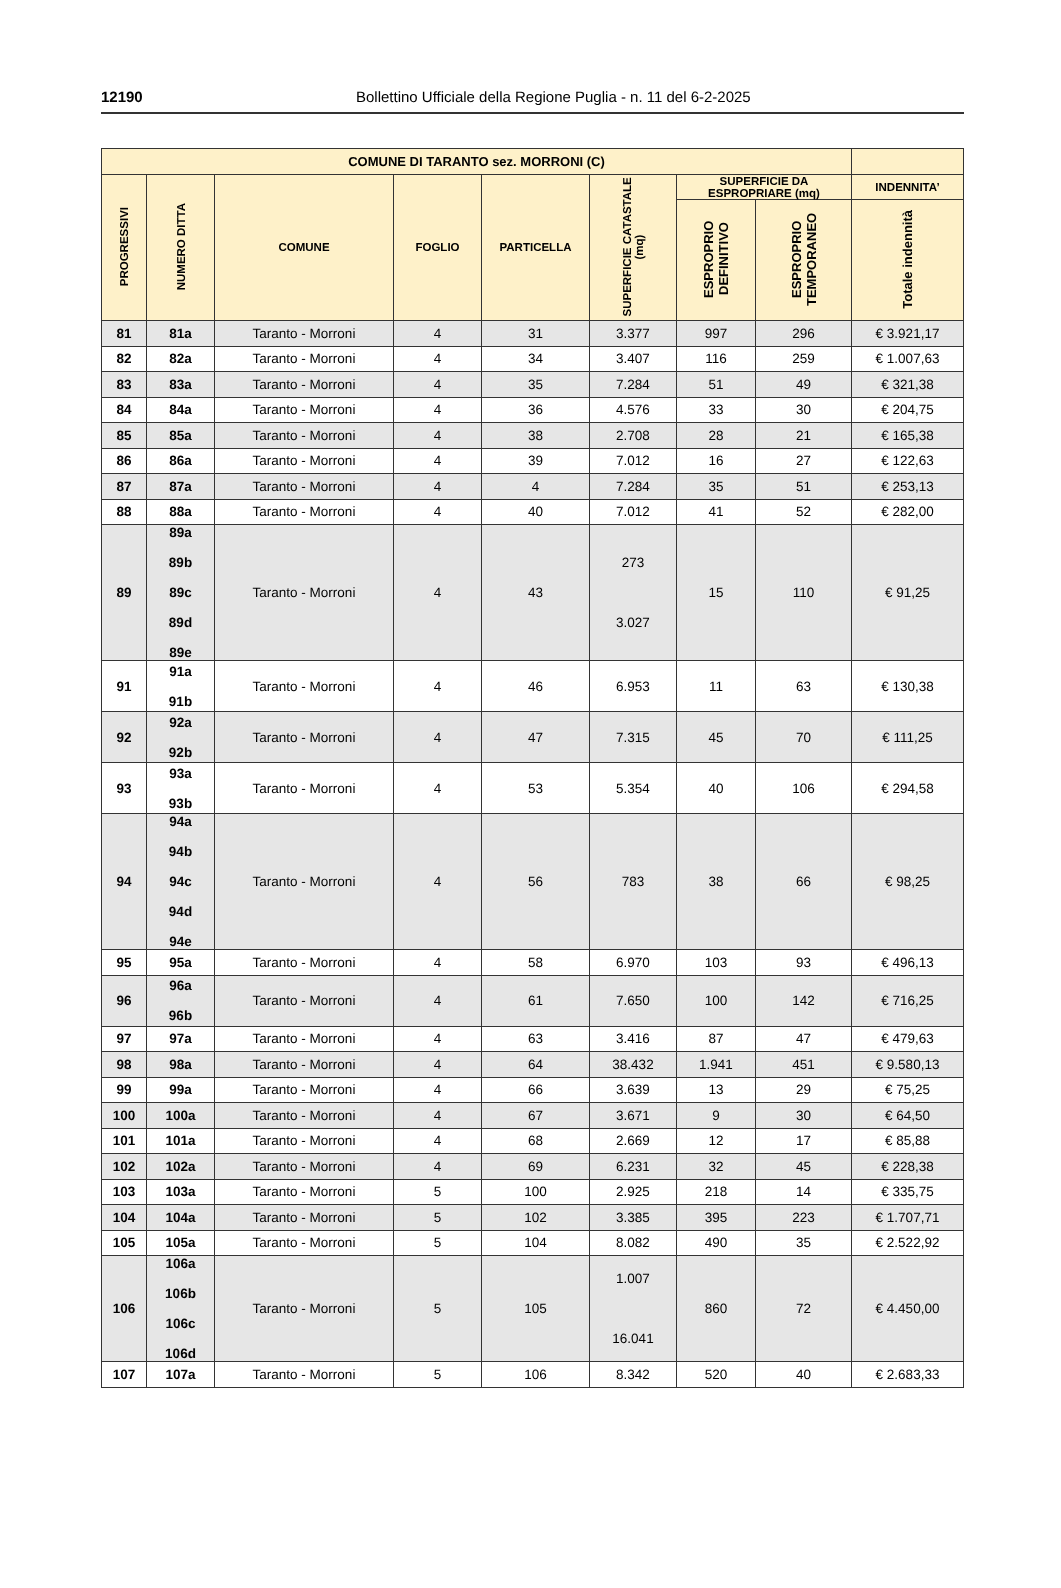12190
Bollettino Ufficiale della Regione Puglia - n. 11 del 6-2-2025
| COMUNE DI TARANTO sez. MORRONI (C) | | | | | | | | |
| --- | --- | --- | --- | --- | --- | --- | --- | --- |
| PROGRESSIVI | NUMERO DITTA | COMUNE | FOGLIO | PARTICELLA | SUPERFICIE CATASTALE (mq) | SUPERFICIE DA ESPROPRIARE (mq) | | INDENNITA’ |
| | | | | | | ESPROPRIO DEFINITIVO | ESPROPRIO TEMPORANEO | Totale indennità |
| 81 | 81a | Taranto - Morroni | 4 | 31 | 3.377 | 997 | 296 | € 3.921,17 |
| 82 | 82a | Taranto - Morroni | 4 | 34 | 3.407 | 116 | 259 | € 1.007,63 |
| 83 | 83a | Taranto - Morroni | 4 | 35 | 7.284 | 51 | 49 | € 321,38 |
| 84 | 84a | Taranto - Morroni | 4 | 36 | 4.576 | 33 | 30 | € 204,75 |
| 85 | 85a | Taranto - Morroni | 4 | 38 | 2.708 | 28 | 21 | € 165,38 |
| 86 | 86a | Taranto - Morroni | 4 | 39 | 7.012 | 16 | 27 | € 122,63 |
| 87 | 87a | Taranto - Morroni | 4 | 4 | 7.284 | 35 | 51 | € 253,13 |
| 88 | 88a | Taranto - Morroni | 4 | 40 | 7.012 | 41 | 52 | € 282,00 |
| 89 | 89a 89b 89c 89d 89e | Taranto - Morroni | 4 | 43 | 273 3.027 | 15 | 110 | € 91,25 |
| 91 | 91a 91b | Taranto - Morroni | 4 | 46 | 6.953 | 11 | 63 | € 130,38 |
| 92 | 92a 92b | Taranto - Morroni | 4 | 47 | 7.315 | 45 | 70 | € 111,25 |
| 93 | 93a 93b | Taranto - Morroni | 4 | 53 | 5.354 | 40 | 106 | € 294,58 |
| 94 | 94a 94b 94c 94d 94e | Taranto - Morroni | 4 | 56 | 783 | 38 | 66 | € 98,25 |
| 95 | 95a | Taranto - Morroni | 4 | 58 | 6.970 | 103 | 93 | € 496,13 |
| 96 | 96a 96b | Taranto - Morroni | 4 | 61 | 7.650 | 100 | 142 | € 716,25 |
| 97 | 97a | Taranto - Morroni | 4 | 63 | 3.416 | 87 | 47 | € 479,63 |
| 98 | 98a | Taranto - Morroni | 4 | 64 | 38.432 | 1.941 | 451 | € 9.580,13 |
| 99 | 99a | Taranto - Morroni | 4 | 66 | 3.639 | 13 | 29 | € 75,25 |
| 100 | 100a | Taranto - Morroni | 4 | 67 | 3.671 | 9 | 30 | € 64,50 |
| 101 | 101a | Taranto - Morroni | 4 | 68 | 2.669 | 12 | 17 | € 85,88 |
| 102 | 102a | Taranto - Morroni | 4 | 69 | 6.231 | 32 | 45 | € 228,38 |
| 103 | 103a | Taranto - Morroni | 5 | 100 | 2.925 | 218 | 14 | € 335,75 |
| 104 | 104a | Taranto - Morroni | 5 | 102 | 3.385 | 395 | 223 | € 1.707,71 |
| 105 | 105a | Taranto - Morroni | 5 | 104 | 8.082 | 490 | 35 | € 2.522,92 |
| 106 | 106a 106b 106c 106d | Taranto - Morroni | 5 | 105 | 1.007 16.041 | 860 | 72 | € 4.450,00 |
| 107 | 107a | Taranto - Morroni | 5 | 106 | 8.342 | 520 | 40 | € 2.683,33 |